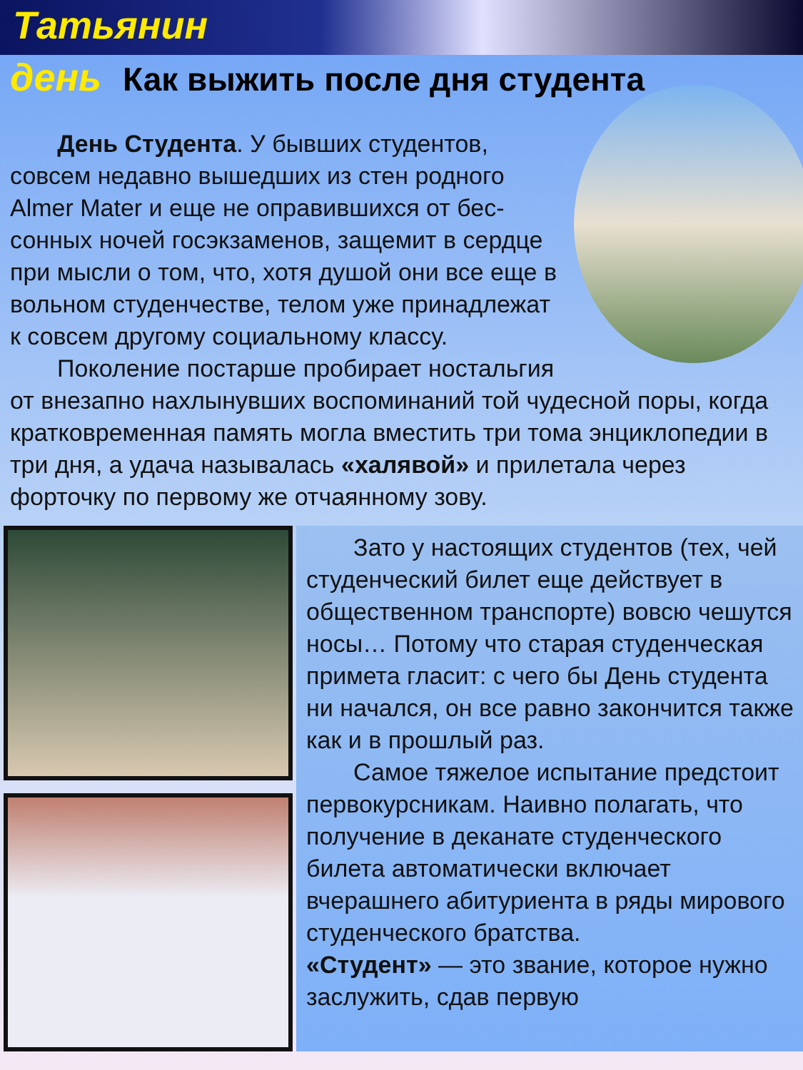Татьянин
день
Как выжить после дня студента
День Студента. У бывших студентов, совсем недавно вышедших из стен родного Almer Mater и еще не оправившихся от бес-сонных ночей госэкзаменов, защемит в сердце при мысли о том, что, хотя душой они все еще в вольном студенчестве, телом уже принадлежат к совсем другому социальному классу.
Поколение постарше пробирает ностальгия от внезапно нахлынувших воспоминаний той чудесной поры, когда кратковременная память могла вместить три тома энциклопедии в три дня, а удача называлась «халявой» и прилетала через форточку по первому же отчаянному зову.
Зато у настоящих студентов (тех, чей студенческий билет еще действует в общественном транспорте) вовсю чешутся носы… Потому что старая студенческая примета гласит: с чего бы День студента ни начался, он все равно закончится также как и в прошлый раз.
Самое тяжелое испытание предстоит первокурсникам. Наивно полагать, что получение в деканате студенческого билета автоматически включает вчерашнего абитуриента в ряды мирового студенческого братства.
«Студент» — это звание, которое нужно заслужить, сдав первую